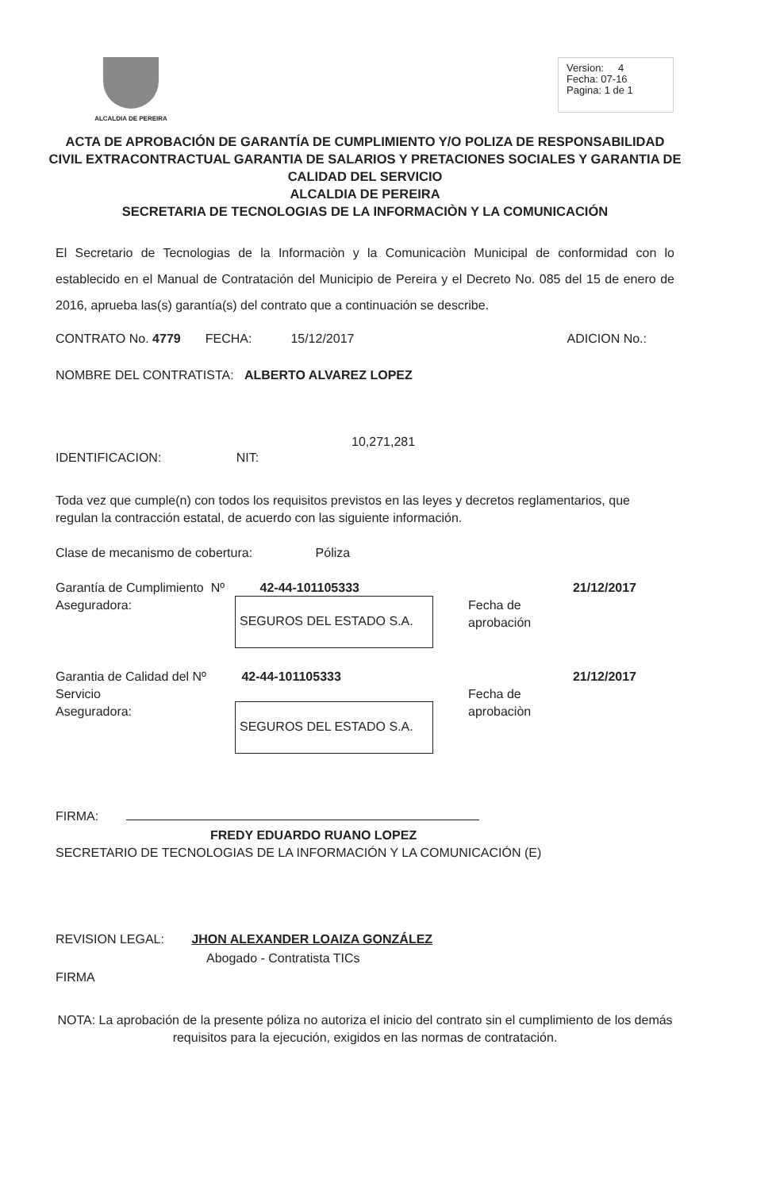ALCALDIA DE PEREIRA
Version: 4
Fecha: 07-16
Pagina: 1 de 1
ACTA DE APROBACIÓN DE GARANTÍA DE CUMPLIMIENTO Y/O POLIZA DE RESPONSABILIDAD CIVIL EXTRACONTRACTUAL GARANTIA DE SALARIOS Y PRETACIONES SOCIALES Y GARANTIA DE CALIDAD DEL SERVICIO
ALCALDIA DE PEREIRA
SECRETARIA DE TECNOLOGIAS DE LA INFORMACIÒN Y LA COMUNICACIÓN
El Secretario de Tecnologias de la Informaciòn y la Comunicaciòn Municipal de conformidad con lo establecido en el Manual de Contratación del Municipio de Pereira y el Decreto No. 085 del 15 de enero de 2016, aprueba las(s) garantía(s) del contrato que a continuación se describe.
CONTRATO No. 4779 FECHA: 15/12/2017 ADICION No.:
NOMBRE DEL CONTRATISTA: ALBERTO ALVAREZ LOPEZ
10,271,281
IDENTIFICACION: NIT:
Toda vez que cumple(n) con todos los requisitos previstos en las leyes y decretos reglamentarios, que regulan la contracción estatal, de acuerdo con las siguiente información.
Clase de mecanismo de cobertura: Póliza
Garantía de Cumplimiento Nº 42-44-101105333 21/12/2017
Aseguradora:
SEGUROS DEL ESTADO S.A.
Fecha de aprobación
Garantia de Calidad del Nº 42-44-101105333 21/12/2017
Servicio
Aseguradora:
SEGUROS DEL ESTADO S.A.
Fecha de aprobaciòn
FIRMA:
FREDY EDUARDO RUANO LOPEZ
SECRETARIO DE TECNOLOGIAS DE LA INFORMACIÓN Y LA COMUNICACIÓN (E)
REVISION LEGAL: JHON ALEXANDER LOAIZA GONZÁLEZ
Abogado - Contratista TICs
FIRMA
NOTA: La aprobación de la presente póliza no autoriza el inicio del contrato sin el cumplimiento de los demás requisitos para la ejecución, exigidos en las normas de contratación.